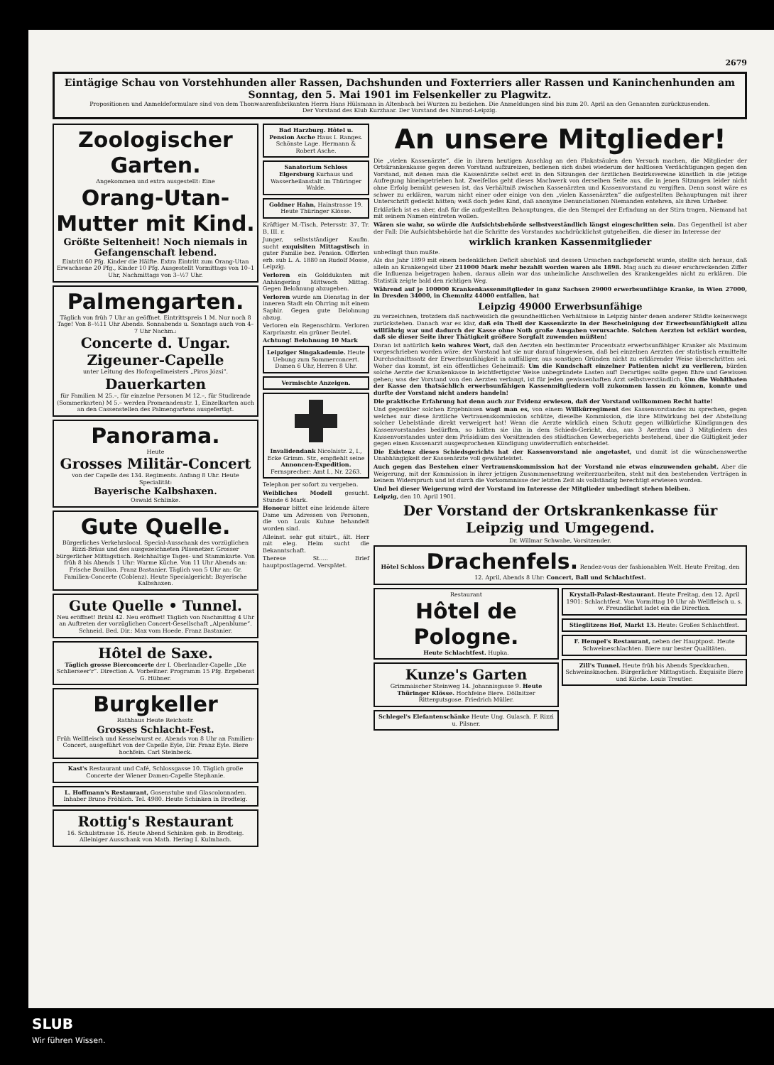2679
Eintägige Schau von Vorstehhunden aller Rassen, Dachshunden und Foxterriers aller Rassen und Kaninchenhunden am Sonntag, den 5. Mai 1901 im Felsenkeller zu Plagwitz.
Propositionen und Anmeldeformulare sind von dem Thonwaarenfabrikanten Herrn Hans Hülsmann in Altenbach bei Wurzen zu beziehen. Die Anmeldungen sind bis zum 20. April an den Genannten zurückzusenden.
Der Vorstand des Klub Kurzhaar. Der Vorstand des Nimrod-Leipzig.
Zoologischer Garten.
Angekommen und extra ausgestellt: Eine
Orang-Utan-Mutter mit Kind.
Größte Seltenheit! Noch niemals in Gefangenschaft lebend.
Eintritt 60 Pfg. Kinder die Hälfte. Extra Eintritt zum Orang-Utan Erwachsene 20 Pfg., Kinder 10 Pfg. Ausgestellt Vormittags von 10–1 Uhr, Nachmittags von 3–½7 Uhr.
Palmengarten.
Täglich von früh 7 Uhr an geöffnet. Eintrittspreis 1 M. Nur noch 8 Tage! Von 8–½11 Uhr Abends. Sonnabends u. Sonntags auch von 4–7 Uhr Nachm.:
Concerte d. Ungar. Zigeuner-Capelle
unter Leitung des Hofcapellmeisters „Piros Józsi“.
Dauerkarten
für Familien M 25.–, für einzelne Personen M 12.–, für Studirende (Sommerkarten) M 5.– werden Promenadenstr. 1, Einzelkarten auch an den Cassenstellen des Palmengartens ausgefertigt.
Panorama.
Heute
Grosses Militär-Concert
von der Capelle des 134. Regiments. Anfang 8 Uhr. Heute Specialität:
Bayerische Kalbshaxen.
Oswald Schlinke.
Gute Quelle.
Bürgerliches Verkehrslocal. Special-Ausschank des vorzüglichen Rizzi-Bräus und des ausgezeichneten Pilsenetzer. Grosser bürgerlicher Mittagstisch. Reichhaltige Tages- und Stammkarte. Von früh 8 bis Abends 1 Uhr: Warme Küche. Von 11 Uhr Abends an: Frische Bouillon. Franz Bastanier. Täglich von 5 Uhr an: Gr. Familien-Concerte (Coblenz). Heute Specialgericht: Bayerische Kalbshaxen.
Gute Quelle • Tunnel.
Neu eröffnet! Brühl 42. Neu eröffnet! Täglich von Nachmittag 4 Uhr an Auftreten der vorzüglichen Concert-Gesellschaft „Alpenblume“. Schneid. Bed. Dir.: Max vom Hoede. Franz Bastanier.
Hôtel de Saxe.
Täglich grosse Bierconcerte der I. Oberlandler-Capelle „Die Schlierseer'r“. Direction A. Vorbeitner. Programm 15 Pfg. Ergebenst G. Hübner.
Burgkeller
Rathhaus Heute Reichsstr.
Grosses Schlacht-Fest.
Früh Wellfleisch und Kesselwurst ec. Abends von 8 Uhr an Familien-Concert, ausgeführt von der Capelle Eyle, Dir. Franz Eyle. Biere hochfein. Carl Steinbeck.
Kast's Restaurant und Café, Schlossgasse 10. Täglich große Concerte der Wiener Damen-Capelle Stephanie.
L. Hoffmann's Restaurant, Gosenstube und Glascolonnaden. Inhaber Bruno Fröhlich. Tel. 4980. Heute Schinken in Brodteig.
Rottig's Restaurant
16. Schulstrasse 16. Heute Abend Schinken geb. in Brodteig. Alleiniger Ausschank von Math. Hering I. Kulmbach.
Bad Harzburg. Hôtel u. Pension Asche Haus I. Ranges. Schönste Lage. Hermann & Robert Asche.
Sanatorium Schloss Elgersburg Kurhaus und Wasserheilanstalt im Thüringer Walde.
Goldner Hahn, Hainstrasse 19. Heute Thüringer Klösse.
Kräftiger M.-Tisch, Petersstr. 37, Tr. B, III. r.
Junger, selbstständiger Kaufm. sucht exquisiten Mittagstisch in guter Familie bez. Pension. Offerten erb. sub L. A. 1880 an Rudolf Mosse, Leipzig.
Verloren ein Golddukaten mit Anhängering Mittwoch Mittag. Gegen Belohnung abzugeben.
Verloren wurde am Dienstag in der inneren Stadt ein Ohrring mit einem Saphir. Gegen gute Belohnung abzug.
Verloren ein Regenschirm. Verloren Karprinzstr. ein grüner Beutel.
Achtung! Belohnung 10 Mark
Leipziger Singakademie. Heute Uebung zum Sommerconcert. Damen 6 Uhr, Herren 8 Uhr.
Vermischte Anzeigen.
Invalidendank Nicolaistr. 2, I., Ecke Grimm. Str., empfiehlt seine Annoncen-Expedition. Fernsprecher: Amt I., Nr. 2263.
Telephon per sofort zu vergeben.
Weibliches Modell gesucht. Stunde 6 Mark.
Honorar bittet eine leidende ältere Dame um Adressen von Personen, die von Louis Kuhne behandelt worden sind.
Alleinst. sehr gut situirt., ält. Herr mit eleg. Heim sucht die Bekanntschaft.
Therese St..... Brief hauptpostlagernd. Verspätet.
An unsere Mitglieder!
Die „vielen Kassenärzte“, die in ihrem heutigen Anschlag an den Plakatsäulen den Versuch machen, die Mitglieder der Ortskrankenkasse gegen deren Vorstand aufzureizen, bedienen sich dabei wiederum der haltlosen Verdächtigungen gegen den Vorstand, mit denen man die Kassenärzte selbst erst in den Sitzungen der ärztlichen Bezirksvereine künstlich in die jetzige Aufregung hineingetrieben hat. Zweifellos geht dieses Machwerk von derselben Seite aus, die in jenen Sitzungen leider nicht ohne Erfolg bemüht gewesen ist, das Verhältniß zwischen Kassenärzten und Kassenvorstand zu vergiften. Denn sonst wäre es schwer zu erklären, warum nicht einer oder einige von den „vielen Kassenärzten“ die aufgestellten Behauptungen mit ihrer Unterschrift gedeckt hätten; weiß doch jedes Kind, daß anonyme Denunciationen Niemanden entehren, als ihren Urheber.
Erklärlich ist es aber, daß für die aufgestellten Behauptungen, die den Stempel der Erfindung an der Stirn tragen, Niemand hat mit seinem Namen eintreten wollen.
Wären sie wahr, so würde die Aufsichtsbehörde selbstverständlich längst eingeschritten sein. Das Gegentheil ist aber der Fall: Die Aufsichtsbehörde hat die Schritte des Vorstandes nachdrücklichst gutgeheißen, die dieser im Interesse der
wirklich kranken Kassenmitglieder
unbedingt thun mußte.
Als das Jahr 1899 mit einem bedenklichen Deficit abschloß und dessen Ursachen nachgeforscht wurde, stellte sich heraus, daß allein an Krankengeld über 211000 Mark mehr bezahlt worden waren als 1898. Mag auch zu dieser erschreckenden Ziffer die Influenza beigetragen haben, daraus allein war das unheimliche Anschwellen des Krankengeldes nicht zu erklären. Die Statistik zeigte bald den richtigen Weg.
Während auf je 100000 Krankenkassenmitglieder in ganz Sachsen 29000 erwerbsunfähige Kranke, in Wien 27000, in Dresden 34000, in Chemnitz 44000 entfallen, hat
Leipzig 49000 Erwerbsunfähige
zu verzeichnen, trotzdem daß nachweislich die gesundheitlichen Verhältnisse in Leipzig hinter denen anderer Städte keineswegs zurückstehen. Danach war es klar, daß ein Theil der Kassenärzte in der Bescheinigung der Erwerbsunfähigkeit allzu willfährig war und dadurch der Kasse ohne Noth große Ausgaben verursachte. Solchen Aerzten ist erklärt worden, daß sie dieser Seite ihrer Thätigkeit größere Sorgfalt zuwenden müßten!
Daran ist natürlich kein wahres Wort, daß den Aerzten ein bestimmter Procentsatz erwerbsunfähiger Kranker als Maximum vorgeschrieben worden wäre; der Vorstand hat sie nur darauf hingewiesen, daß bei einzelnen Aerzten der statistisch ermittelte Durchschnittssatz der Erwerbsunfähigkeit in auffälliger, aus sonstigen Gründen nicht zu erklärender Weise überschritten sei. Woher das kommt, ist ein öffentliches Geheimniß: Um die Kundschaft einzelner Patienten nicht zu verlieren, bürden solche Aerzte der Krankenkasse in leichtfertigster Weise unbegründete Lasten auf! Derartiges sollte gegen Ehre und Gewissen gehen; was der Vorstand von den Aerzten verlangt, ist für jeden gewissenhaften Arzt selbstverständlich. Um die Wohlthaten der Kasse den thatsächlich erwerbsunfähigen Kassenmitgliedern voll zukommen lassen zu können, konnte und durfte der Vorstand nicht anders handeln!
Die praktische Erfahrung hat denn auch zur Evidenz erwiesen, daß der Vorstand vollkommen Recht hatte!
Und gegenüber solchen Ergebnissen wagt man es, von einem Willkürregiment des Kassenvorstandes zu sprechen, gegen welches nur diese ärztliche Vertrauenskommission schütze, dieselbe Kommission, die ihre Mitwirkung bei der Abstellung solcher Uebelstände direkt verweigert hat! Wenn die Aerzte wirklich einen Schutz gegen willkürliche Kündigungen des Kassenvorstandes bedürften, so hätten sie ihn in dem Schieds-Gericht, das, aus 3 Aerzten und 3 Mitgliedern des Kassenvorstandes unter dem Präsidium des Vorsitzenden des städtischen Gewerbegerichts bestehend, über die Gültigkeit jeder gegen einen Kassenarzt ausgesprochenen Kündigung unwiderruflich entscheidet.
Die Existenz dieses Schiedsgerichts hat der Kassenvorstand nie angetastet, und damit ist die wünschenswerthe Unabhängigkeit der Kassenärzte voll gewährleistet.
Auch gegen das Bestehen einer Vertrauenskommission hat der Vorstand nie etwas einzuwenden gehabt. Aber die Weigerung, mit der Kommission in ihrer jetzigen Zusammensetzung weiterzuarbeiten, steht mit den bestehenden Verträgen in keinem Widerspruch und ist durch die Vorkommnisse der letzten Zeit als vollständig berechtigt erwiesen worden.
Und bei dieser Weigerung wird der Vorstand im Interesse der Mitglieder unbedingt stehen bleiben.
Leipzig, den 10. April 1901.
Der Vorstand der Ortskrankenkasse für Leipzig und Umgegend.
Dr. Willmar Schwabe, Vorsitzender.
Hôtel Schloss Drachenfels. Rendez-vous der fashionablen Welt. Heute Freitag, den 12. April, Abends 8 Uhr: Concert, Ball und Schlachtfest.
Restaurant
Hôtel de Pologne.
Heute Schlachtfest. Hupka.
Kunze's Garten
Grimmaischer Steinweg 14. Johannisgasse 9. Heute Thüringer Klösse. Hochfeine Biere. Döllnitzer Rittergutsgose. Friedrich Müller.
Schlegel's Elefantenschänke Heute Ung. Gulasch. F. Rizzi u. Pilsner.
Krystall-Palast-Restaurant. Heute Freitag, den 12. April 1901: Schlachtfest. Von Vormittag 10 Uhr ab Wellfleisch u. s. w. Freundlichst ladet ein die Direction.
Stieglitzens Hof, Markt 13. Heute: Großes Schlachtfest.
F. Hempel's Restaurant, neben der Hauptpost. Heute Schweineschlachten. Biere nur bester Qualitäten.
Zill's Tunnel. Heute früh bis Abends Speckkuchen, Schweinsknochen. Bürgerlicher Mittagstisch. Exquisite Biere und Küche. Louis Treutler.
SLUB
Wir führen Wissen.